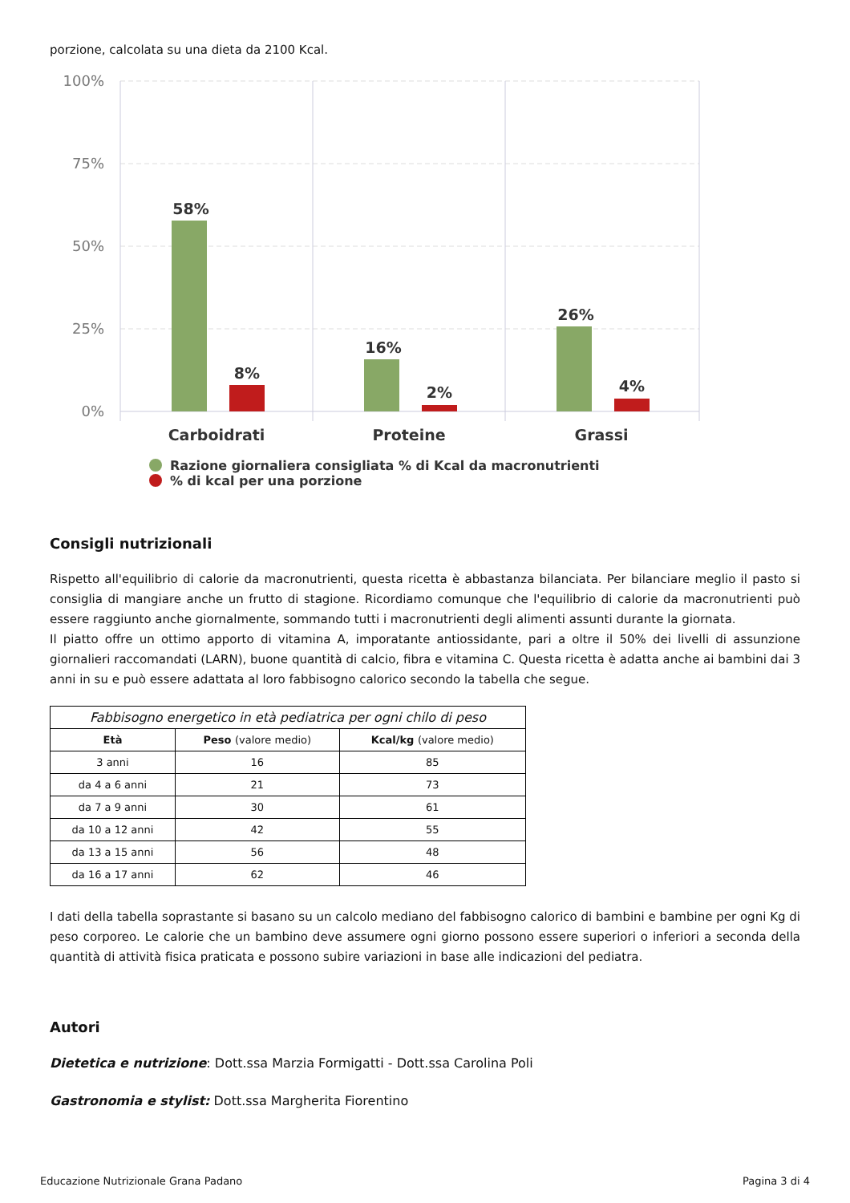porzione, calcolata su una dieta da 2100 Kcal.
100%
75%
50%
25%
0%
58%
8%
16%
2%
26%
4%
Carboidrati
Proteine
Grassi
Razione giornaliera consigliata % di Kcal da macronutrienti
% di kcal per una porzione
Consigli nutrizionali
Rispetto all'equilibrio di calorie da macronutrienti, questa ricetta è abbastanza bilanciata. Per bilanciare meglio il pasto si consiglia di mangiare anche un frutto di stagione. Ricordiamo comunque che l'equilibrio di calorie da macronutrienti può essere raggiunto anche giornalmente, sommando tutti i macronutrienti degli alimenti assunti durante la giornata.
Il piatto offre un ottimo apporto di vitamina A, imporatante antiossidante, pari a oltre il 50% dei livelli di assunzione giornalieri raccomandati (LARN), buone quantità di calcio, fibra e vitamina C. Questa ricetta è adatta anche ai bambini dai 3 anni in su e può essere adattata al loro fabbisogno calorico secondo la tabella che segue.
Fabbisogno energetico in età pediatrica per ogni chilo di peso
| Età | Peso (valore medio) | Kcal/kg (valore medio) |
| --- | --- | --- |
| 3 anni | 16 | 85 |
| da 4 a 6 anni | 21 | 73 |
| da 7 a 9 anni | 30 | 61 |
| da 10 a 12 anni | 42 | 55 |
| da 13 a 15 anni | 56 | 48 |
| da 16 a 17 anni | 62 | 46 |
I dati della tabella soprastante si basano su un calcolo mediano del fabbisogno calorico di bambini e bambine per ogni Kg di peso corporeo. Le calorie che un bambino deve assumere ogni giorno possono essere superiori o inferiori a seconda della quantità di attività fisica praticata e possono subire variazioni in base alle indicazioni del pediatra.
Autori
Dietetica e nutrizione: Dott.ssa Marzia Formigatti - Dott.ssa Carolina Poli
Gastronomia e stylist: Dott.ssa Margherita Fiorentino
Educazione Nutrizionale Grana Padano Pagina 3 di 4